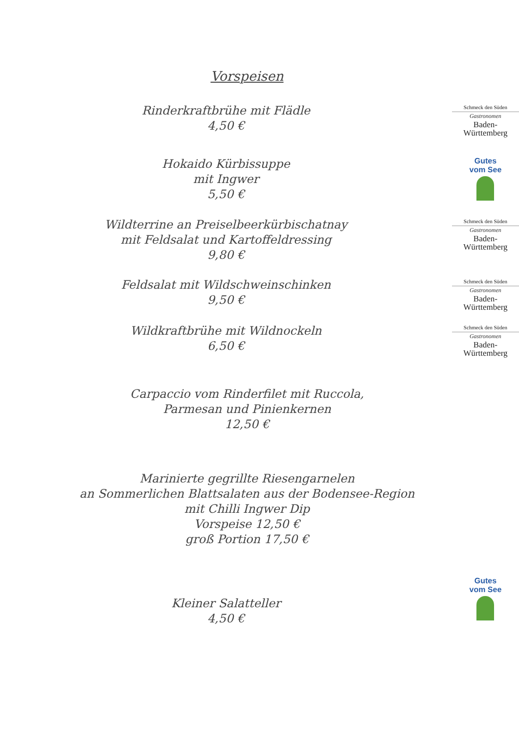Vorspeisen
Rinderkraftbrühe mit Flädle
4,50 €
Schmeck den Süden
Gastronomen
Baden-Württemberg
Hokaido Kürbissuppe
mit Ingwer
5,50 €
Gutes
vom See
Wildterrine an Preiselbeerkürbischatnay
mit Feldsalat und Kartoffeldressing
9,80 €
Schmeck den Süden
Gastronomen
Baden-Württemberg
Feldsalat mit Wildschweinschinken
9,50 €
Schmeck den Süden
Gastronomen
Baden-Württemberg
Wildkraftbrühe mit Wildnockeln
6,50 €
Schmeck den Süden
Gastronomen
Baden-Württemberg
Carpaccio vom Rinderfilet mit Ruccola,
Parmesan und Pinienkernen
12,50 €
Marinierte gegrillte Riesengarnelen
an Sommerlichen Blattsalaten aus der Bodensee-Region
mit Chilli Ingwer Dip
Vorspeise 12,50 €
groß Portion 17,50 €
Kleiner Salatteller
4,50 €
Gutes
vom See